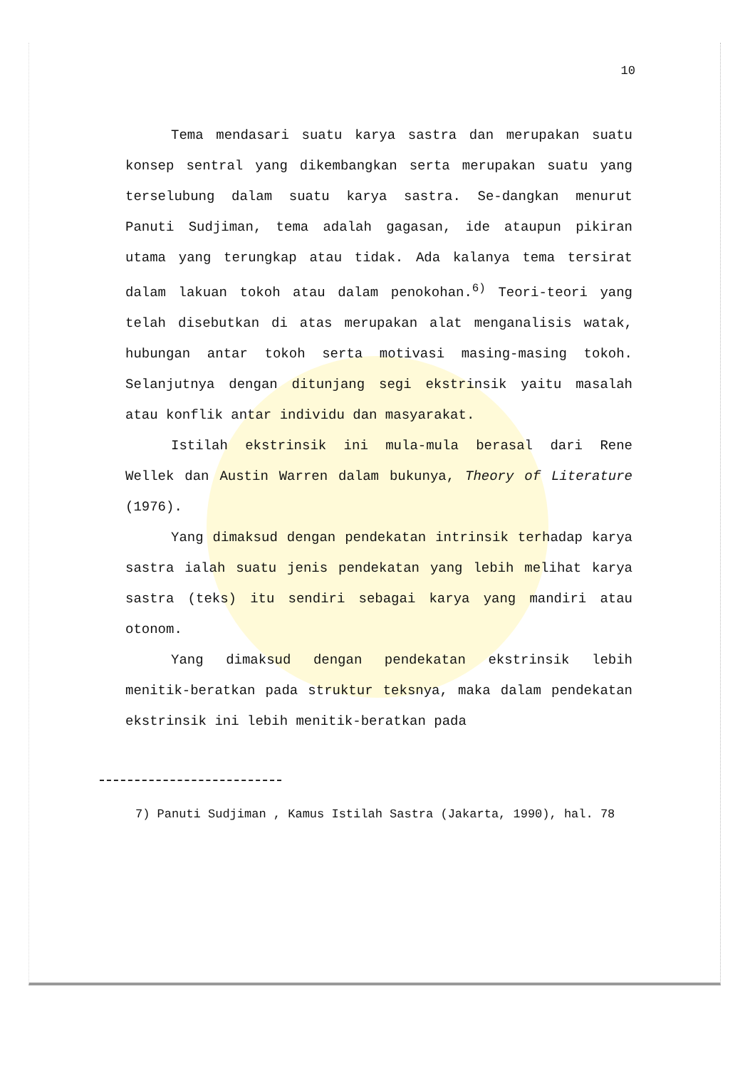10
Tema mendasari suatu karya sastra dan merupakan suatu konsep sentral yang dikembangkan serta merupakan suatu yang terselubung dalam suatu karya sastra. Se-dangkan menurut Panuti Sudjiman, tema adalah gagasan, ide ataupun pikiran utama yang terungkap atau tidak. Ada kalanya tema tersirat dalam lakuan tokoh atau dalam penokohan.<sup>6)</sup> Teori-teori yang telah disebutkan di atas merupakan alat menganalisis watak, hubungan antar tokoh serta motivasi masing-masing tokoh. Selanjutnya dengan ditunjang segi ekstrinsik yaitu masalah atau konflik antar individu dan masyarakat.
Istilah ekstrinsik ini mula-mula berasal dari Rene Wellek dan Austin Warren dalam bukunya, Theory of Literature (1976).
Yang dimaksud dengan pendekatan intrinsik terhadap karya sastra ialah suatu jenis pendekatan yang lebih melihat karya sastra (teks) itu sendiri sebagai karya yang mandiri atau otonom.
Yang dimaksud dengan pendekatan ekstrinsik lebih menitik-beratkan pada struktur teksnya, maka dalam pendekatan ekstrinsik ini lebih menitik-beratkan pada
7) Panuti Sudjiman , Kamus Istilah Sastra (Jakarta, 1990), hal. 78